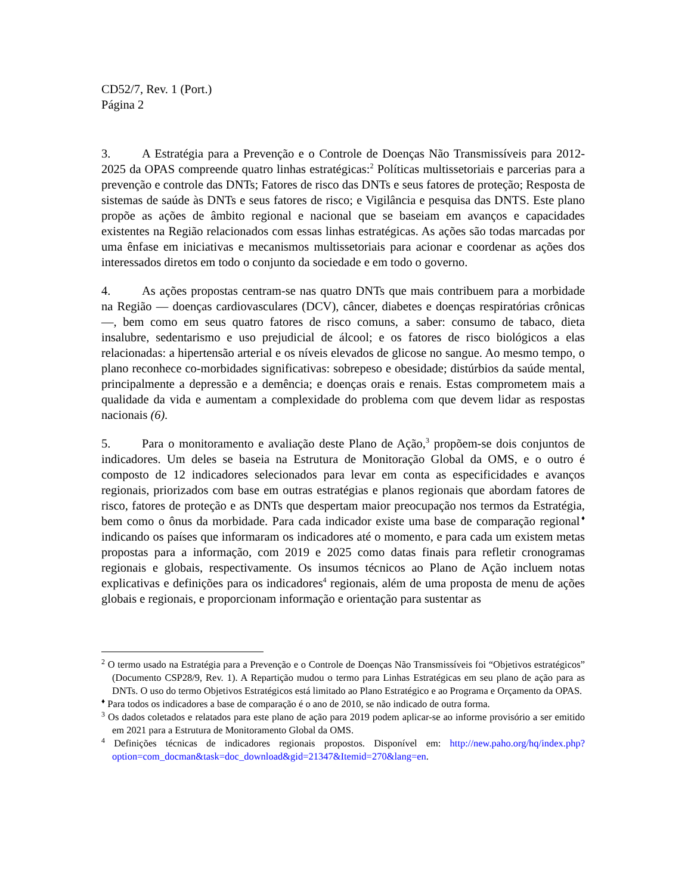CD52/7, Rev. 1 (Port.)
Página 2
3. A Estratégia para a Prevenção e o Controle de Doenças Não Transmissíveis para 2012-2025 da OPAS compreende quatro linhas estratégicas:<sup>2</sup> Políticas multissetoriais e parcerias para a prevenção e controle das DNTs; Fatores de risco das DNTs e seus fatores de proteção; Resposta de sistemas de saúde às DNTs e seus fatores de risco; e Vigilância e pesquisa das DNTS. Este plano propõe as ações de âmbito regional e nacional que se baseiam em avanços e capacidades existentes na Região relacionados com essas linhas estratégicas. As ações são todas marcadas por uma ênfase em iniciativas e mecanismos multissetoriais para acionar e coordenar as ações dos interessados diretos em todo o conjunto da sociedade e em todo o governo.
4. As ações propostas centram-se nas quatro DNTs que mais contribuem para a morbidade na Região — doenças cardiovasculares (DCV), câncer, diabetes e doenças respiratórias crônicas —, bem como em seus quatro fatores de risco comuns, a saber: consumo de tabaco, dieta insalubre, sedentarismo e uso prejudicial de álcool; e os fatores de risco biológicos a elas relacionadas: a hipertensão arterial e os níveis elevados de glicose no sangue. Ao mesmo tempo, o plano reconhece co-morbidades significativas: sobrepeso e obesidade; distúrbios da saúde mental, principalmente a depressão e a demência; e doenças orais e renais. Estas comprometem mais a qualidade da vida e aumentam a complexidade do problema com que devem lidar as respostas nacionais (6).
5. Para o monitoramento e avaliação deste Plano de Ação,<sup>3</sup> propõem-se dois conjuntos de indicadores. Um deles se baseia na Estrutura de Monitoração Global da OMS, e o outro é composto de 12 indicadores selecionados para levar em conta as especificidades e avanços regionais, priorizados com base em outras estratégias e planos regionais que abordam fatores de risco, fatores de proteção e as DNTs que despertam maior preocupação nos termos da Estratégia, bem como o ônus da morbidade. Para cada indicador existe uma base de comparação regional<sup>♦</sup> indicando os países que informaram os indicadores até o momento, e para cada um existem metas propostas para a informação, com 2019 e 2025 como datas finais para refletir cronogramas regionais e globais, respectivamente. Os insumos técnicos ao Plano de Ação incluem notas explicativas e definições para os indicadores<sup>4</sup> regionais, além de uma proposta de menu de ações globais e regionais, e proporcionam informação e orientação para sustentar as
<sup>2</sup> O termo usado na Estratégia para a Prevenção e o Controle de Doenças Não Transmissíveis foi “Objetivos estratégicos” (Documento CSP28/9, Rev. 1). A Repartição mudou o termo para Linhas Estratégicas em seu plano de ação para as DNTs. O uso do termo Objetivos Estratégicos está limitado ao Plano Estratégico e ao Programa e Orçamento da OPAS.
<sup>♦</sup> Para todos os indicadores a base de comparação é o ano de 2010, se não indicado de outra forma.
<sup>3</sup> Os dados coletados e relatados para este plano de ação para 2019 podem aplicar-se ao informe provisório a ser emitido em 2021 para a Estrutura de Monitoramento Global da OMS.
<sup>4</sup> Definições técnicas de indicadores regionais propostos. Disponível em: http://new.paho.org/hq/index.php?option=com_docman&task=doc_download&gid=21347&Itemid=270&lang=en.